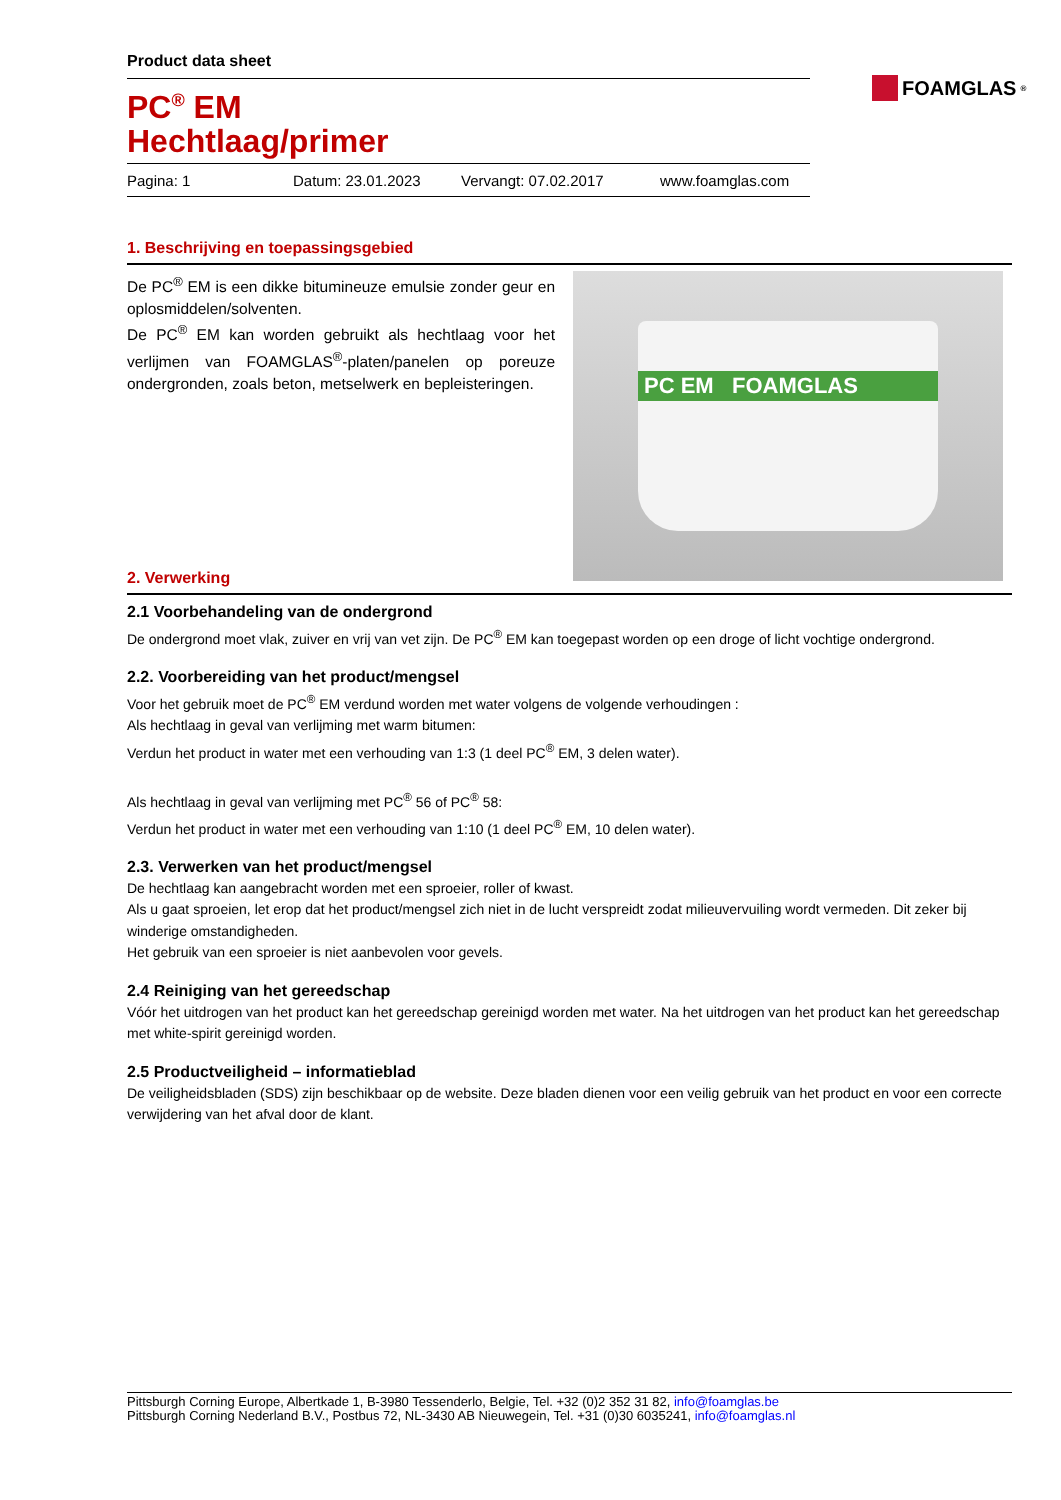FOAMGLAS<sup>®</sup>
Product data sheet
PC<sup>®</sup> EM
Hechtlaag/primer
Pagina: 1 Datum: 23.01.2023 Vervangt: 07.02.2017 www.foamglas.com
1. Beschrijving en toepassingsgebied
De PC<sup>®</sup> EM is een dikke bitumineuze emulsie zonder geur en oplosmiddelen/solventen.
De PC<sup>®</sup> EM kan worden gebruikt als hechtlaag voor het verlijmen van FOAMGLAS<sup>®</sup>-platen/panelen op poreuze ondergronden, zoals beton, metselwerk en bepleisteringen.
PC EM FOAMGLAS
2. Verwerking
2.1 Voorbehandeling van de ondergrond
De ondergrond moet vlak, zuiver en vrij van vet zijn. De PC<sup>®</sup> EM kan toegepast worden op een droge of licht vochtige ondergrond.
2.2. Voorbereiding van het product/mengsel
Voor het gebruik moet de PC<sup>®</sup> EM verdund worden met water volgens de volgende verhoudingen :
Als hechtlaag in geval van verlijming met warm bitumen:
Verdun het product in water met een verhouding van 1:3 (1 deel PC<sup>®</sup> EM, 3 delen water).
Als hechtlaag in geval van verlijming met PC<sup>®</sup> 56 of PC<sup>®</sup> 58:
Verdun het product in water met een verhouding van 1:10 (1 deel PC<sup>®</sup> EM, 10 delen water).
2.3. Verwerken van het product/mengsel
De hechtlaag kan aangebracht worden met een sproeier, roller of kwast.
Als u gaat sproeien, let erop dat het product/mengsel zich niet in de lucht verspreidt zodat milieuvervuiling wordt vermeden. Dit zeker bij winderige omstandigheden.
Het gebruik van een sproeier is niet aanbevolen voor gevels.
2.4 Reiniging van het gereedschap
Vóór het uitdrogen van het product kan het gereedschap gereinigd worden met water. Na het uitdrogen van het product kan het gereedschap met white-spirit gereinigd worden.
2.5 Productveiligheid – informatieblad
De veiligheidsbladen (SDS) zijn beschikbaar op de website. Deze bladen dienen voor een veilig gebruik van het product en voor een correcte verwijdering van het afval door de klant.
Pittsburgh Corning Europe, Albertkade 1, B-3980 Tessenderlo, Belgie, Tel. +32 (0)2 352 31 82, info@foamglas.be
Pittsburgh Corning Nederland B.V., Postbus 72, NL-3430 AB Nieuwegein, Tel. +31 (0)30 6035241, info@foamglas.nl